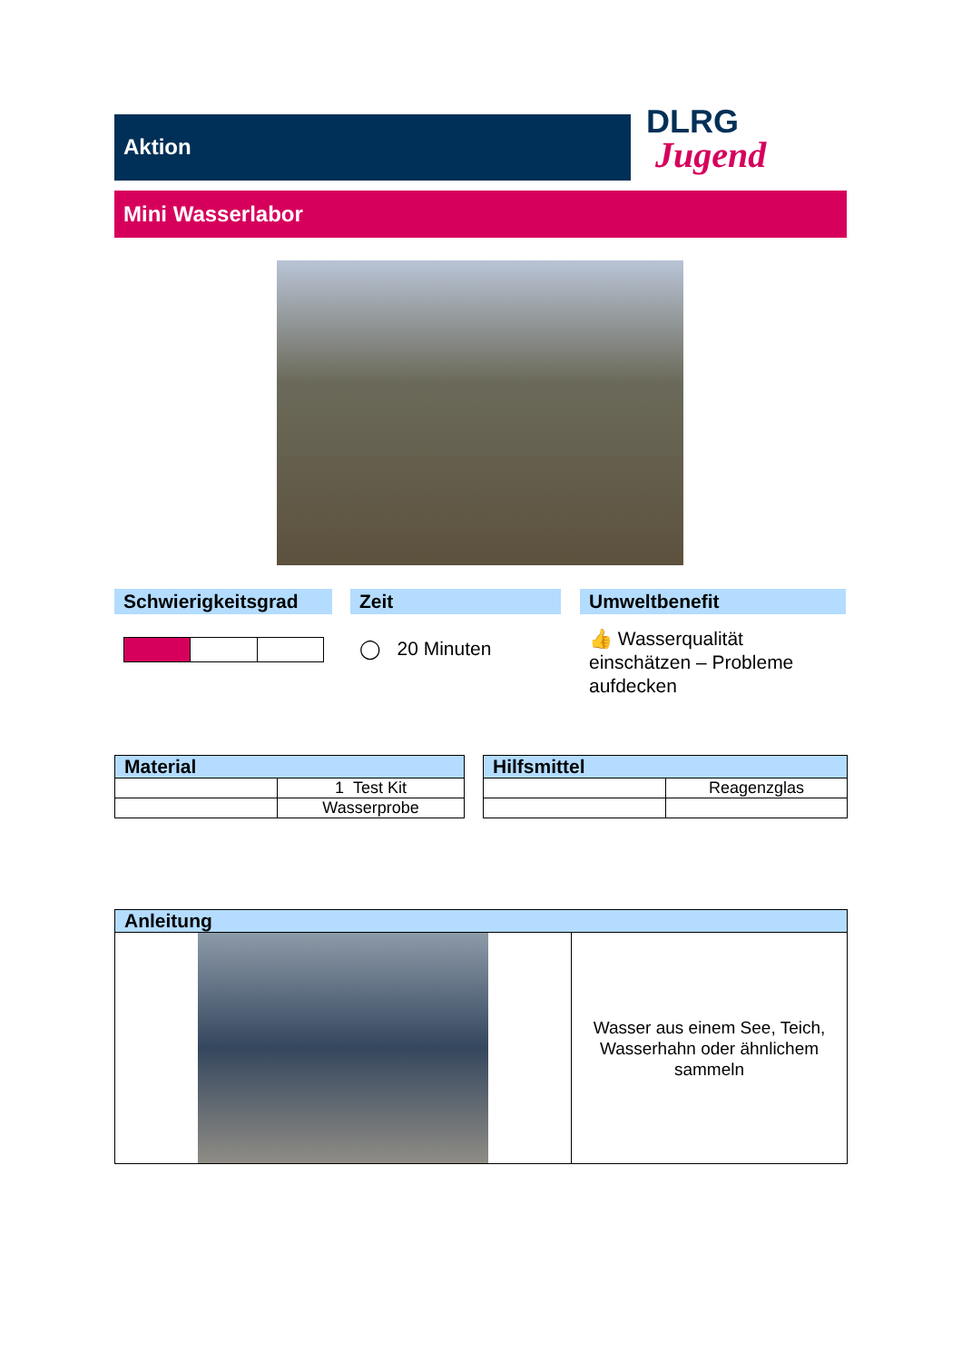Aktion
DLRG
Jugend
Mini Wasserlabor
Schwierigkeitsgrad
Zeit
◯ 20 Minuten
Umweltbenefit
👍 Wasserqualität einschätzen – Probleme aufdecken
| Material | |
| --- | --- |
| | 1 Test Kit |
| | Wasserprobe |
| Hilfsmittel | |
| --- | --- |
| | Reagenzglas |
| Anleitung | |
| --- | --- |
| | Wasser aus einem See, Teich, Wasserhahn oder ähnlichem sammeln |